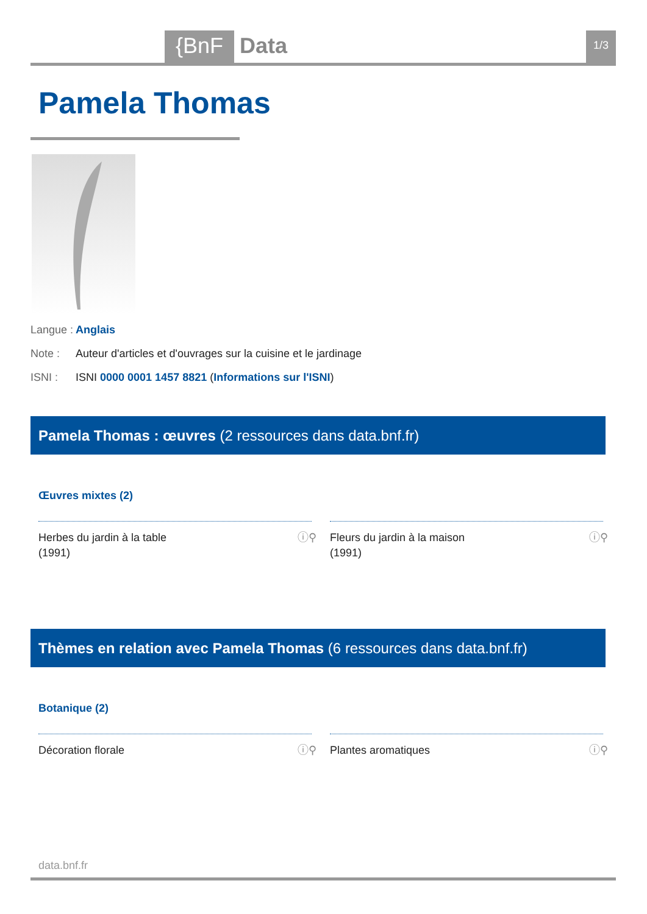{BnF Data 1/3
Pamela Thomas
Langue : Anglais
Note : Auteur d'articles et d'ouvrages sur la cuisine et le jardinage
ISNI : ISNI 0000 0001 1457 8821 (Informations sur l'ISNI)
Pamela Thomas : œuvres (2 ressources dans data.bnf.fr)
Œuvres mixtes (2)
ⓘ⚲ Herbes du jardin à la table
(1991)
ⓘ⚲ Fleurs du jardin à la maison
(1991)
Thèmes en relation avec Pamela Thomas (6 ressources dans data.bnf.fr)
Botanique (2)
ⓘ⚲ Décoration florale ⓘ⚲ Plantes aromatiques
data.bnf.fr